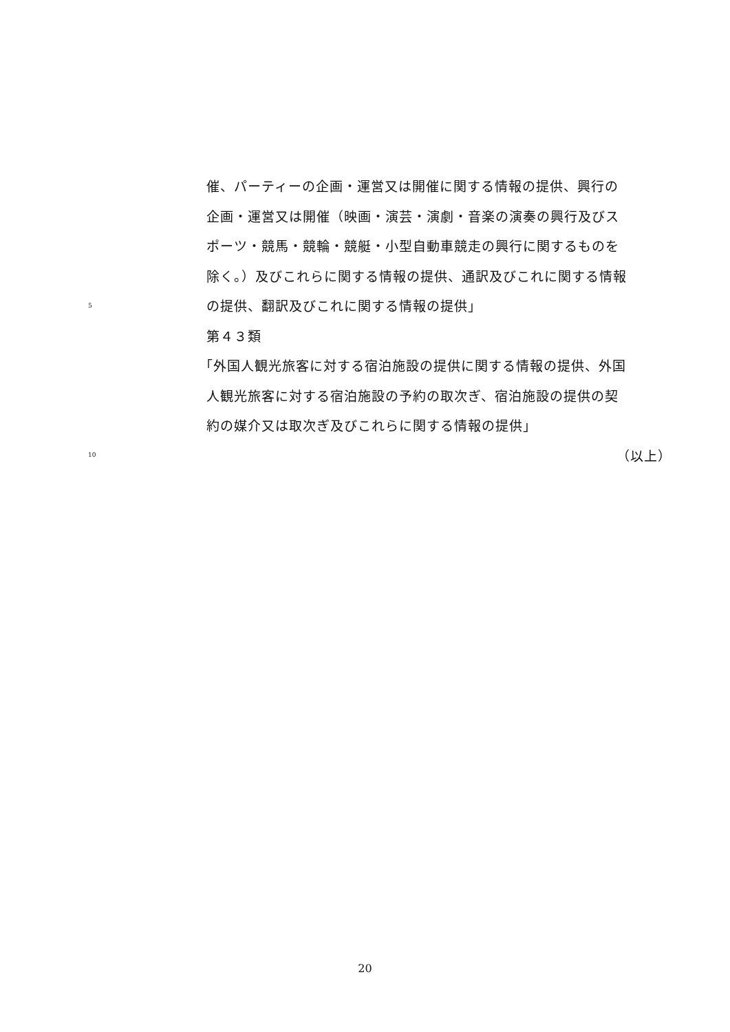催、パーティーの企画・運営又は開催に関する情報の提供、興行の
企画・運営又は開催（映画・演芸・演劇・音楽の演奏の興行及びス
ポーツ・競馬・競輪・競艇・小型自動車競走の興行に関するものを
除く。）及びこれらに関する情報の提供、通訳及びこれに関する情報
5 の提供、翻訳及びこれに関する情報の提供」
第４３類
「外国人観光旅客に対する宿泊施設の提供に関する情報の提供、外国
人観光旅客に対する宿泊施設の予約の取次ぎ、宿泊施設の提供の契
約の媒介又は取次ぎ及びこれらに関する情報の提供」
10 （以上）
20